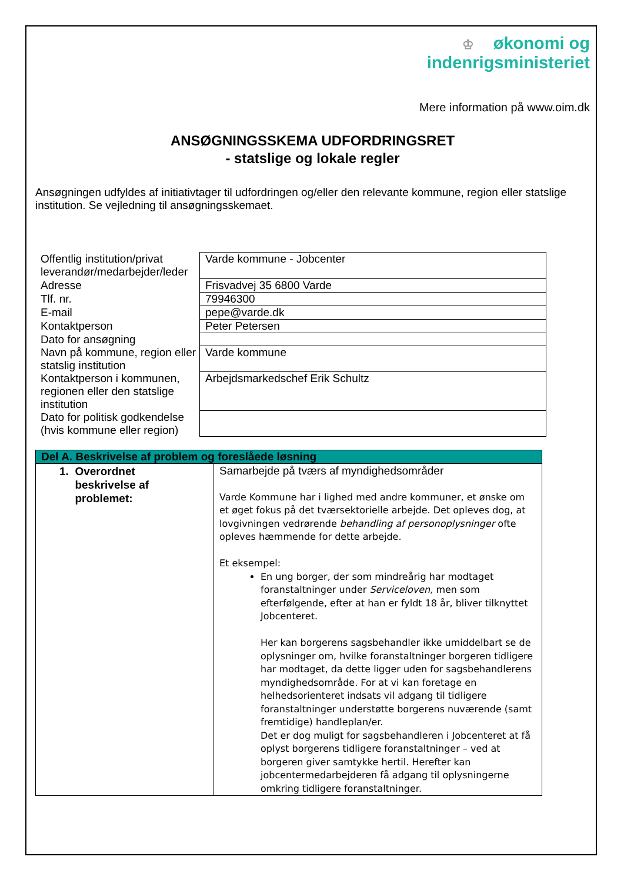♔ økonomi og
indenrigsministeriet
Mere information på www.oim.dk
ANSØGNINGSSKEMA UDFORDRINGSRET
- statslige og lokale regler
Ansøgningen udfyldes af initiativtager til udfordringen og/eller den relevante kommune, region eller statslige institution. Se vejledning til ansøgningsskemaet.
| Offentlig institution/privat leverandør/medarbejder/leder | Varde kommune - Jobcenter |
| Adresse | Frisvadvej 35 6800 Varde |
| Tlf. nr. | 79946300 |
| E-mail | pepe@varde.dk |
| Kontaktperson | Peter Petersen |
| Dato for ansøgning | |
| Navn på kommune, region eller statslig institution | Varde kommune |
| Kontaktperson i kommunen, regionen eller den statslige institution | Arbejdsmarkedschef Erik Schultz |
| Dato for politisk godkendelse (hvis kommune eller region) | |
| Del A. Beskrivelse af problem og foreslåede løsning | |
| --- | --- |
| 1. Overordnet beskrivelse af problemet: | Samarbejde på tværs af myndighedsområder Varde Kommune har i lighed med andre kommuner, et ønske om et øget fokus på det tværsektorielle arbejde. Det opleves dog, at lovgivningen vedrørende behandling af personoplysninger ofte opleves hæmmende for dette arbejde. Et eksempel: En ung borger, der som mindreårig har modtaget foranstaltninger under Serviceloven, men som efterfølgende, efter at han er fyldt 18 år, bliver tilknyttet Jobcenteret. Her kan borgerens sagsbehandler ikke umiddelbart se de oplysninger om, hvilke foranstaltninger borgeren tidligere har modtaget, da dette ligger uden for sagsbehandlerens myndighedsområde. For at vi kan foretage en helhedsorienteret indsats vil adgang til tidligere foranstaltninger understøtte borgerens nuværende (samt fremtidige) handleplan/er. Det er dog muligt for sagsbehandleren i Jobcenteret at få oplyst borgerens tidligere foranstaltninger – ved at borgeren giver samtykke hertil. Herefter kan jobcentermedarbejderen få adgang til oplysningerne omkring tidligere foranstaltninger. |